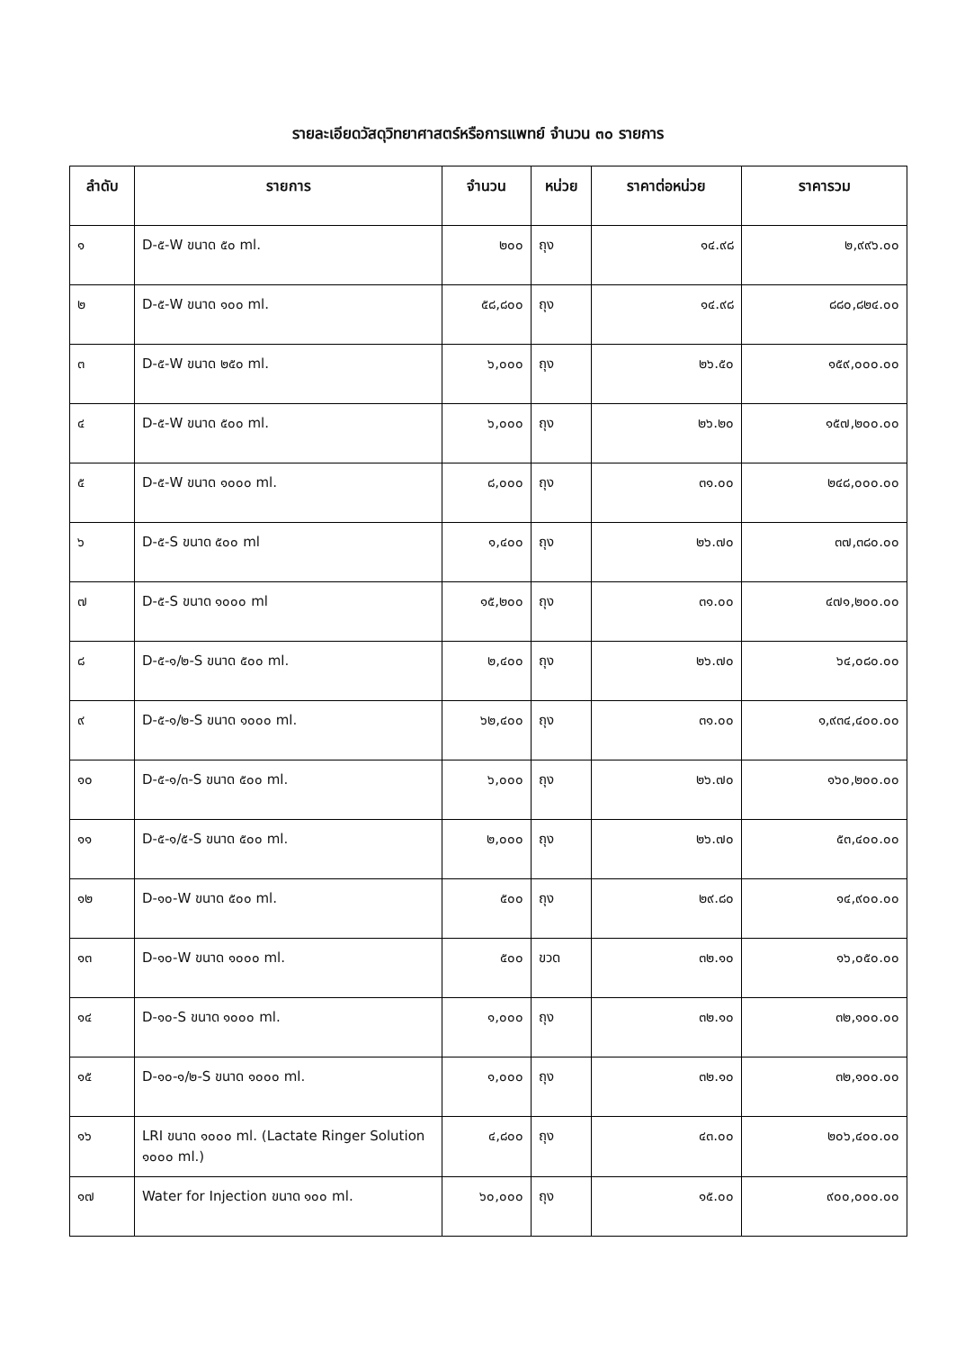รายละเอียดวัสดุวิทยาศาสตร์หรือการแพทย์ จำนวน ๓๐ รายการ
| ลำดับ | รายการ | จำนวน | หน่วย | ราคาต่อหน่วย | ราคารวม |
| --- | --- | --- | --- | --- | --- |
| ๑ | D-๕-W ขนาด ๕๐ ml. | ๒๐๐ | ถุง | ๑๔.๙๘ | ๒,๙๙๖.๐๐ |
| ๒ | D-๕-W ขนาด ๑๐๐ ml. | ๕๘,๘๐๐ | ถุง | ๑๔.๙๘ | ๘๘๐,๘๒๔.๐๐ |
| ๓ | D-๕-W ขนาด ๒๕๐ ml. | ๖,๐๐๐ | ถุง | ๒๖.๕๐ | ๑๕๙,๐๐๐.๐๐ |
| ๔ | D-๕-W ขนาด ๕๐๐ ml. | ๖,๐๐๐ | ถุง | ๒๖.๒๐ | ๑๕๗,๒๐๐.๐๐ |
| ๕ | D-๕-W ขนาด ๑๐๐๐ ml. | ๘,๐๐๐ | ถุง | ๓๑.๐๐ | ๒๔๘,๐๐๐.๐๐ |
| ๖ | D-๕-S ขนาด ๕๐๐ ml | ๑,๔๐๐ | ถุง | ๒๖.๗๐ | ๓๗,๓๘๐.๐๐ |
| ๗ | D-๕-S ขนาด ๑๐๐๐ ml | ๑๕,๒๐๐ | ถุง | ๓๑.๐๐ | ๔๗๑,๒๐๐.๐๐ |
| ๘ | D-๕-๑/๒-S ขนาด ๕๐๐ ml. | ๒,๔๐๐ | ถุง | ๒๖.๗๐ | ๖๔,๐๘๐.๐๐ |
| ๙ | D-๕-๑/๒-S ขนาด ๑๐๐๐ ml. | ๖๒,๔๐๐ | ถุง | ๓๑.๐๐ | ๑,๙๓๔,๔๐๐.๐๐ |
| ๑๐ | D-๕-๑/๓-S ขนาด ๕๐๐ ml. | ๖,๐๐๐ | ถุง | ๒๖.๗๐ | ๑๖๐,๒๐๐.๐๐ |
| ๑๑ | D-๕-๑/๕-S ขนาด ๕๐๐ ml. | ๒,๐๐๐ | ถุง | ๒๖.๗๐ | ๕๓,๔๐๐.๐๐ |
| ๑๒ | D-๑๐-W ขนาด ๕๐๐ ml. | ๕๐๐ | ถุง | ๒๙.๘๐ | ๑๔,๙๐๐.๐๐ |
| ๑๓ | D-๑๐-W ขนาด ๑๐๐๐ ml. | ๕๐๐ | ขวด | ๓๒.๑๐ | ๑๖,๐๕๐.๐๐ |
| ๑๔ | D-๑๐-S ขนาด ๑๐๐๐ ml. | ๑,๐๐๐ | ถุง | ๓๒.๑๐ | ๓๒,๑๐๐.๐๐ |
| ๑๕ | D-๑๐-๑/๒-S ขนาด ๑๐๐๐ ml. | ๑,๐๐๐ | ถุง | ๓๒.๑๐ | ๓๒,๑๐๐.๐๐ |
| ๑๖ | LRI ขนาด ๑๐๐๐ ml. (Lactate Ringer Solution ๑๐๐๐ ml.) | ๔,๘๐๐ | ถุง | ๔๓.๐๐ | ๒๐๖,๔๐๐.๐๐ |
| ๑๗ | Water for Injection ขนาด ๑๐๐ ml. | ๖๐,๐๐๐ | ถุง | ๑๕.๐๐ | ๙๐๐,๐๐๐.๐๐ |